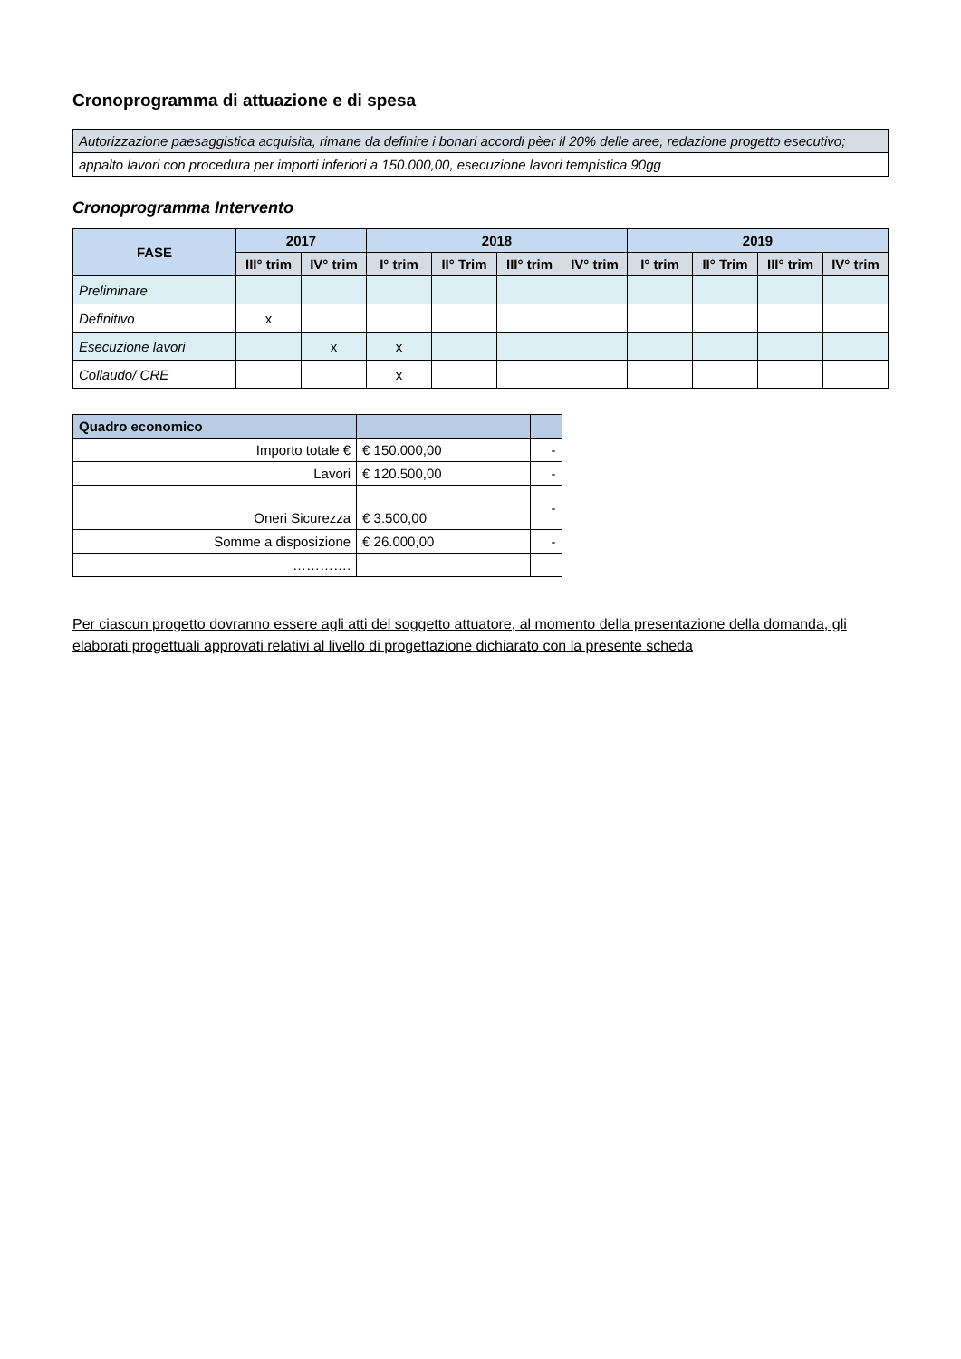Cronoprogramma di attuazione e di spesa
| Autorizzazione paesaggistica acquisita, rimane da definire i bonari accordi pèer il 20% delle aree, redazione progetto esecutivo; |
| appalto lavori con procedura per importi inferiori a 150.000,00, esecuzione lavori tempistica 90gg |
Cronoprogramma Intervento
| FASE | 2017 | | 2018 | | | | 2019 | | | |
| --- | --- | --- | --- | --- | --- | --- | --- | --- | --- | --- |
| | III° trim | IV° trim | I° trim | II° Trim | III° trim | IV° trim | I° trim | II° Trim | III° trim | IV° trim |
| Preliminare | | | | | | | | | | |
| Definitivo | x | | | | | | | | | |
| Esecuzione lavori | | x | x | | | | | | | |
| Collaudo/ CRE | | | x | | | | | | | |
| Quadro economico | | |
| --- | --- | --- |
| Importo totale € | € 150.000,00 | - |
| Lavori | € 120.500,00 | - |
| Oneri Sicurezza | € 3.500,00 | - |
| Somme a disposizione | € 26.000,00 | - |
| …………. | | |
Per ciascun progetto dovranno essere agli atti del soggetto attuatore, al momento della presentazione della domanda, gli elaborati progettuali approvati relativi al livello di progettazione dichiarato con la presente scheda